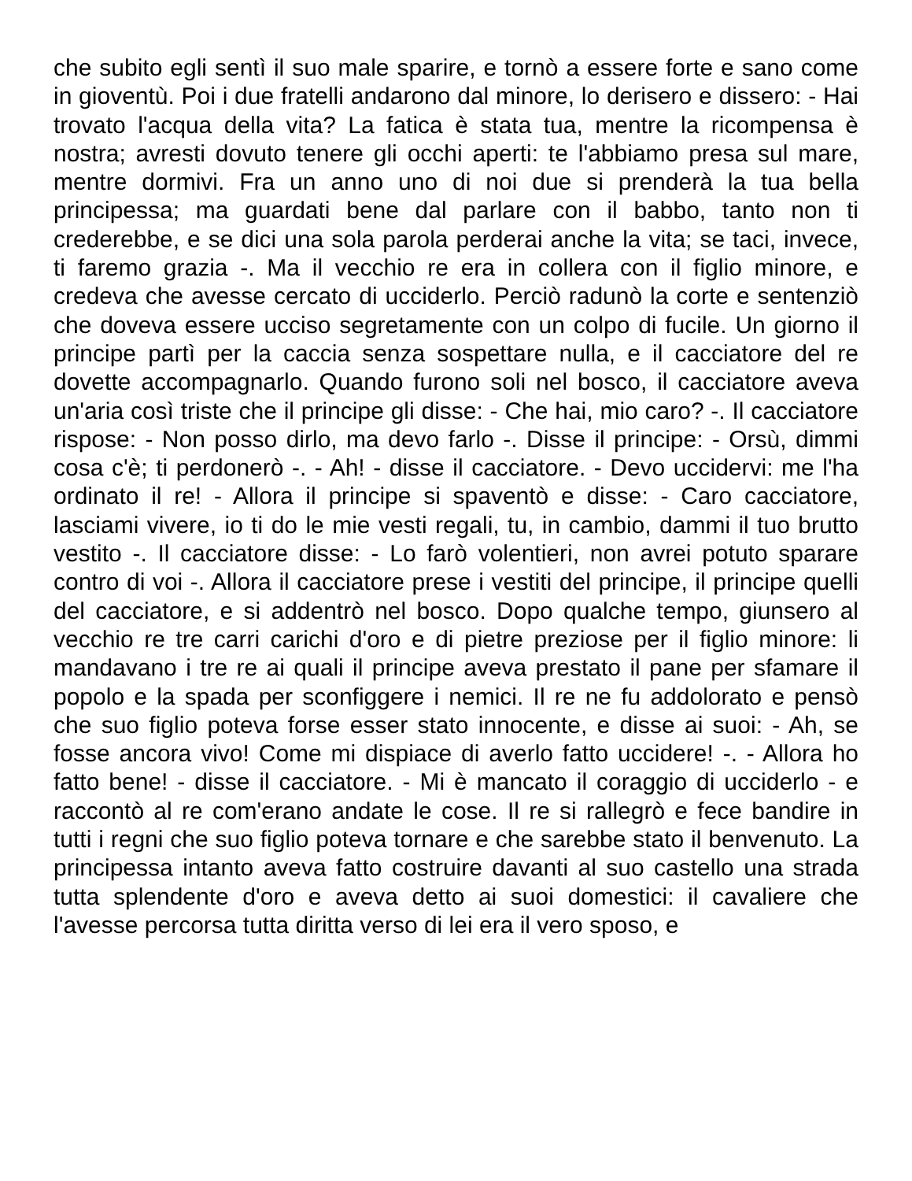che subito egli sentì il suo male sparire, e tornò a essere forte e sano come in gioventù. Poi i due fratelli andarono dal minore, lo derisero e dissero: - Hai trovato l'acqua della vita? La fatica è stata tua, mentre la ricompensa è nostra; avresti dovuto tenere gli occhi aperti: te l'abbiamo presa sul mare, mentre dormivi. Fra un anno uno di noi due si prenderà la tua bella principessa; ma guardati bene dal parlare con il babbo, tanto non ti crederebbe, e se dici una sola parola perderai anche la vita; se taci, invece, ti faremo grazia -. Ma il vecchio re era in collera con il figlio minore, e credeva che avesse cercato di ucciderlo. Perciò radunò la corte e sentenziò che doveva essere ucciso segretamente con un colpo di fucile. Un giorno il principe partì per la caccia senza sospettare nulla, e il cacciatore del re dovette accompagnarlo. Quando furono soli nel bosco, il cacciatore aveva un'aria così triste che il principe gli disse: - Che hai, mio caro? -. Il cacciatore rispose: - Non posso dirlo, ma devo farlo -. Disse il principe: - Orsù, dimmi cosa c'è; ti perdonerò -. - Ah! - disse il cacciatore. - Devo uccidervi: me l'ha ordinato il re! - Allora il principe si spaventò e disse: - Caro cacciatore, lasciami vivere, io ti do le mie vesti regali, tu, in cambio, dammi il tuo brutto vestito -. Il cacciatore disse: - Lo farò volentieri, non avrei potuto sparare contro di voi -. Allora il cacciatore prese i vestiti del principe, il principe quelli del cacciatore, e si addentrò nel bosco. Dopo qualche tempo, giunsero al vecchio re tre carri carichi d'oro e di pietre preziose per il figlio minore: li mandavano i tre re ai quali il principe aveva prestato il pane per sfamare il popolo e la spada per sconfiggere i nemici. Il re ne fu addolorato e pensò che suo figlio poteva forse esser stato innocente, e disse ai suoi: - Ah, se fosse ancora vivo! Come mi dispiace di averlo fatto uccidere! -. - Allora ho fatto bene! - disse il cacciatore. - Mi è mancato il coraggio di ucciderlo - e raccontò al re com'erano andate le cose. Il re si rallegrò e fece bandire in tutti i regni che suo figlio poteva tornare e che sarebbe stato il benvenuto. La principessa intanto aveva fatto costruire davanti al suo castello una strada tutta splendente d'oro e aveva detto ai suoi domestici: il cavaliere che l'avesse percorsa tutta diritta verso di lei era il vero sposo, e